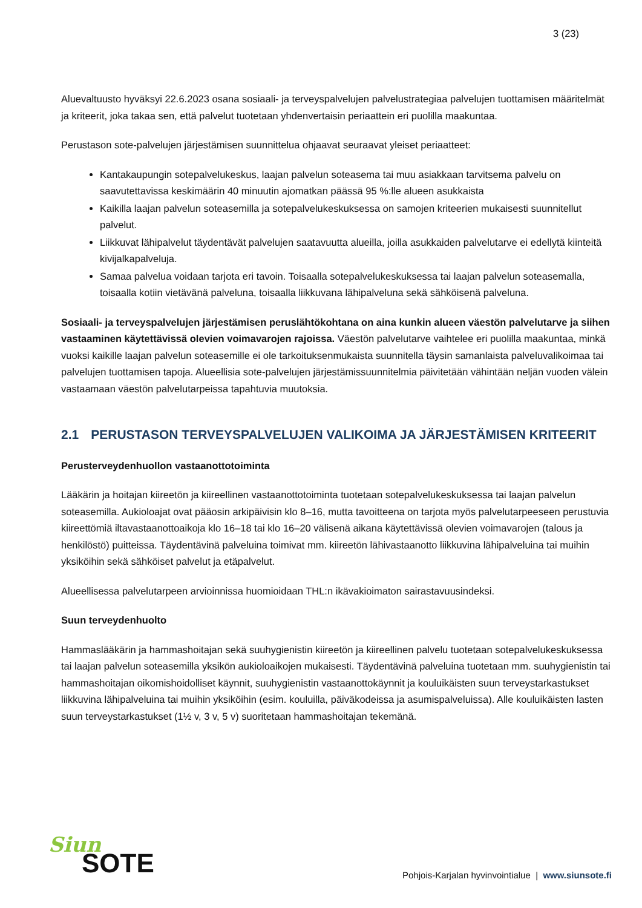3 (23)
Aluevaltuusto hyväksyi 22.6.2023 osana sosiaali- ja terveyspalvelujen palvelustrategiaa palvelujen tuottamisen määritelmät ja kriteerit, joka takaa sen, että palvelut tuotetaan yhdenvertaisin periaattein eri puolilla maakuntaa.
Perustason sote-palvelujen järjestämisen suunnittelua ohjaavat seuraavat yleiset periaatteet:
Kantakaupungin sotepalvelukeskus, laajan palvelun soteasema tai muu asiakkaan tarvitsema palvelu on saavutettavissa keskimäärin 40 minuutin ajomatkan päässä 95 %:lle alueen asukkaista
Kaikilla laajan palvelun soteasemilla ja sotepalvelukeskuksessa on samojen kriteerien mukaisesti suunnitellut palvelut.
Liikkuvat lähipalvelut täydentävät palvelujen saatavuutta alueilla, joilla asukkaiden palvelutarve ei edellytä kiinteitä kivijalkapalveluja.
Samaa palvelua voidaan tarjota eri tavoin. Toisaalla sotepalvelukeskuksessa tai laajan palvelun soteasemalla, toisaalla kotiin vietävänä palveluna, toisaalla liikkuvana lähipalveluna sekä sähköisenä palveluna.
Sosiaali- ja terveyspalvelujen järjestämisen peruslähtökohtana on aina kunkin alueen väestön palvelutarve ja siihen vastaaminen käytettävissä olevien voimavarojen rajoissa. Väestön palvelutarve vaihtelee eri puolilla maakuntaa, minkä vuoksi kaikille laajan palvelun soteasemille ei ole tarkoituksenmukaista suunnitella täysin samanlaista palveluvalikoimaa tai palvelujen tuottamisen tapoja. Alueellisia sote-palvelujen järjestämissuunnitelmia päivitetään vähintään neljän vuoden välein vastaamaan väestön palvelutarpeissa tapahtuvia muutoksia.
2.1 PERUSTASON TERVEYSPALVELUJEN VALIKOIMA JA JÄRJESTÄMISEN KRITEERIT
Perusterveydenhuollon vastaanottotoiminta
Lääkärin ja hoitajan kiireetön ja kiireellinen vastaanottotoiminta tuotetaan sotepalvelukeskuksessa tai laajan palvelun soteasemilla. Aukioloajat ovat pääosin arkipäivisin klo 8–16, mutta tavoitteena on tarjota myös palvelutarpeeseen perustuvia kiireettömiä iltavastaanottoaikoja klo 16–18 tai klo 16–20 välisenä aikana käytettävissä olevien voimavarojen (talous ja henkilöstö) puitteissa. Täydentävinä palveluina toimivat mm. kiireetön lähivastaanotto liikkuvina lähipalveluina tai muihin yksiköihin sekä sähköiset palvelut ja etäpalvelut.
Alueellisessa palvelutarpeen arvioinnissa huomioidaan THL:n ikävakioimaton sairastavuusindeksi.
Suun terveydenhuolto
Hammaslääkärin ja hammashoitajan sekä suuhygienistin kiireetön ja kiireellinen palvelu tuotetaan sotepalvelukeskuksessa tai laajan palvelun soteasemilla yksikön aukioloaikojen mukaisesti. Täydentävinä palveluina tuotetaan mm. suuhygienistin tai hammashoitajan oikomishoidolliset käynnit, suuhygienistin vastaanottokäynnit ja kouluikäisten suun terveystarkastukset liikkuvina lähipalveluina tai muihin yksiköihin (esim. kouluilla, päiväkodeissa ja asumispalveluissa). Alle kouluikäisten lasten suun terveystarkastukset (1½ v, 3 v, 5 v) suoritetaan hammashoitajan tekemänä.
Siun
SOTE
Pohjois-Karjalan hyvinvointialue | www.siunsote.fi